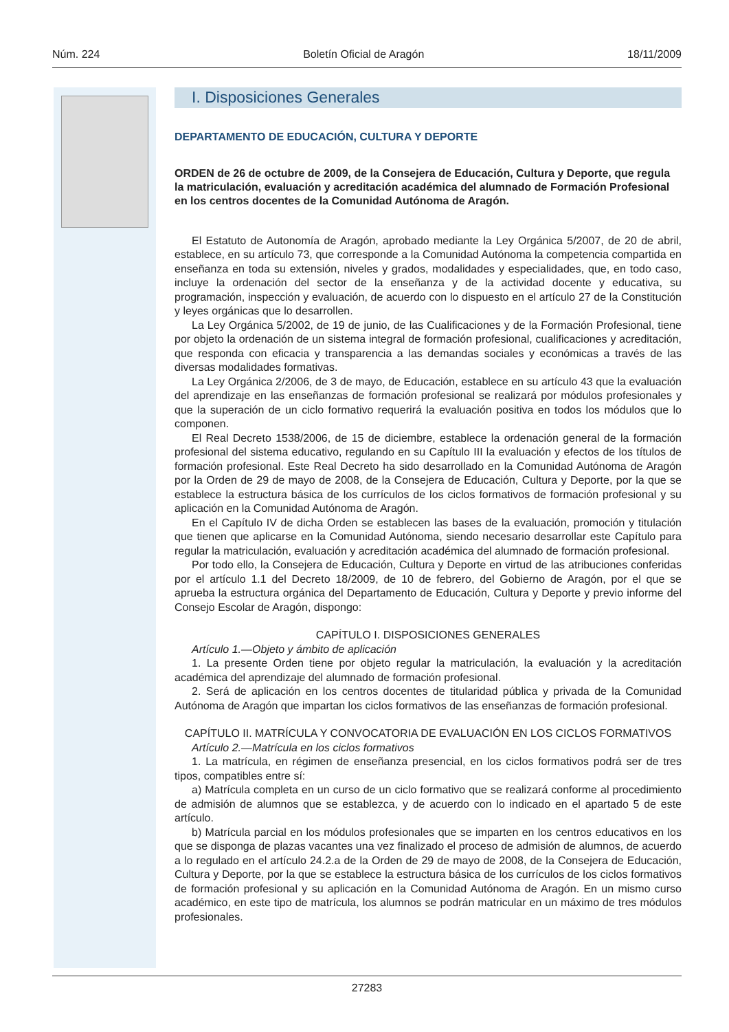Núm. 224 Boletín Oficial de Aragón 18/11/2009
I. Disposiciones Generales
DEPARTAMENTO DE EDUCACIÓN, CULTURA Y DEPORTE
ORDEN de 26 de octubre de 2009, de la Consejera de Educación, Cultura y Deporte, que regula la matriculación, evaluación y acreditación académica del alumnado de Formación Profesional en los centros docentes de la Comunidad Autónoma de Aragón.
El Estatuto de Autonomía de Aragón, aprobado mediante la Ley Orgánica 5/2007, de 20 de abril, establece, en su artículo 73, que corresponde a la Comunidad Autónoma la competencia compartida en enseñanza en toda su extensión, niveles y grados, modalidades y especialidades, que, en todo caso, incluye la ordenación del sector de la enseñanza y de la actividad docente y educativa, su programación, inspección y evaluación, de acuerdo con lo dispuesto en el artículo 27 de la Constitución y leyes orgánicas que lo desarrollen.
La Ley Orgánica 5/2002, de 19 de junio, de las Cualificaciones y de la Formación Profesional, tiene por objeto la ordenación de un sistema integral de formación profesional, cualificaciones y acreditación, que responda con eficacia y transparencia a las demandas sociales y económicas a través de las diversas modalidades formativas.
La Ley Orgánica 2/2006, de 3 de mayo, de Educación, establece en su artículo 43 que la evaluación del aprendizaje en las enseñanzas de formación profesional se realizará por módulos profesionales y que la superación de un ciclo formativo requerirá la evaluación positiva en todos los módulos que lo componen.
El Real Decreto 1538/2006, de 15 de diciembre, establece la ordenación general de la formación profesional del sistema educativo, regulando en su Capítulo III la evaluación y efectos de los títulos de formación profesional. Este Real Decreto ha sido desarrollado en la Comunidad Autónoma de Aragón por la Orden de 29 de mayo de 2008, de la Consejera de Educación, Cultura y Deporte, por la que se establece la estructura básica de los currículos de los ciclos formativos de formación profesional y su aplicación en la Comunidad Autónoma de Aragón.
En el Capítulo IV de dicha Orden se establecen las bases de la evaluación, promoción y titulación que tienen que aplicarse en la Comunidad Autónoma, siendo necesario desarrollar este Capítulo para regular la matriculación, evaluación y acreditación académica del alumnado de formación profesional.
Por todo ello, la Consejera de Educación, Cultura y Deporte en virtud de las atribuciones conferidas por el artículo 1.1 del Decreto 18/2009, de 10 de febrero, del Gobierno de Aragón, por el que se aprueba la estructura orgánica del Departamento de Educación, Cultura y Deporte y previo informe del Consejo Escolar de Aragón, dispongo:
CAPÍTULO I. DISPOSICIONES GENERALES
Artículo 1.—Objeto y ámbito de aplicación
1. La presente Orden tiene por objeto regular la matriculación, la evaluación y la acreditación académica del aprendizaje del alumnado de formación profesional.
2. Será de aplicación en los centros docentes de titularidad pública y privada de la Comunidad Autónoma de Aragón que impartan los ciclos formativos de las enseñanzas de formación profesional.
CAPÍTULO II. MATRÍCULA Y CONVOCATORIA DE EVALUACIÓN EN LOS CICLOS FORMATIVOS
Artículo 2.—Matrícula en los ciclos formativos
1. La matrícula, en régimen de enseñanza presencial, en los ciclos formativos podrá ser de tres tipos, compatibles entre sí:
a) Matrícula completa en un curso de un ciclo formativo que se realizará conforme al procedimiento de admisión de alumnos que se establezca, y de acuerdo con lo indicado en el apartado 5 de este artículo.
b) Matrícula parcial en los módulos profesionales que se imparten en los centros educativos en los que se disponga de plazas vacantes una vez finalizado el proceso de admisión de alumnos, de acuerdo a lo regulado en el artículo 24.2.a de la Orden de 29 de mayo de 2008, de la Consejera de Educación, Cultura y Deporte, por la que se establece la estructura básica de los currículos de los ciclos formativos de formación profesional y su aplicación en la Comunidad Autónoma de Aragón. En un mismo curso académico, en este tipo de matrícula, los alumnos se podrán matricular en un máximo de tres módulos profesionales.
27283